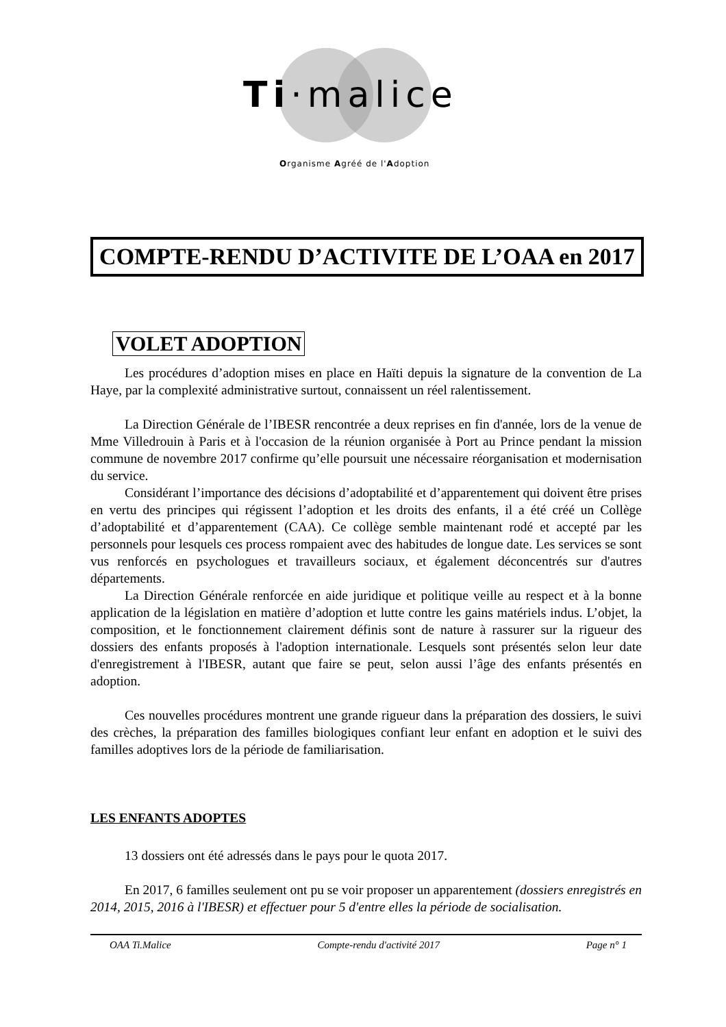Ti·malice
Organisme Agréé de l'Adoption
COMPTE-RENDU D’ACTIVITE DE L’OAA en 2017
VOLET ADOPTION
Les procédures d’adoption mises en place en Haïti depuis la signature de la convention de La Haye, par la complexité administrative surtout, connaissent un réel ralentissement.
La Direction Générale de l’IBESR rencontrée a deux reprises en fin d'année, lors de la venue de Mme Villedrouin à Paris et à l'occasion de la réunion organisée à Port au Prince pendant la mission commune de novembre 2017 confirme qu’elle poursuit une nécessaire réorganisation et modernisation du service.
Considérant l’importance des décisions d’adoptabilité et d’apparentement qui doivent être prises en vertu des principes qui régissent l’adoption et les droits des enfants, il a été créé un Collège d’adoptabilité et d’apparentement (CAA). Ce collège semble maintenant rodé et accepté par les personnels pour lesquels ces process rompaient avec des habitudes de longue date. Les services se sont vus renforcés en psychologues et travailleurs sociaux, et également déconcentrés sur d'autres départements.
La Direction Générale renforcée en aide juridique et politique veille au respect et à la bonne application de la législation en matière d’adoption et lutte contre les gains matériels indus. L’objet, la composition, et le fonctionnement clairement définis sont de nature à rassurer sur la rigueur des dossiers des enfants proposés à l'adoption internationale. Lesquels sont présentés selon leur date d'enregistrement à l'IBESR, autant que faire se peut, selon aussi l’âge des enfants présentés en adoption.
Ces nouvelles procédures montrent une grande rigueur dans la préparation des dossiers, le suivi des crèches, la préparation des familles biologiques confiant leur enfant en adoption et le suivi des familles adoptives lors de la période de familiarisation.
LES ENFANTS ADOPTES
13 dossiers ont été adressés dans le pays pour le quota 2017.
En 2017, 6 familles seulement ont pu se voir proposer un apparentement (dossiers enregistrés en 2014, 2015, 2016 à l'IBESR) et effectuer pour 5 d'entre elles la période de socialisation.
OAA Ti.Malice Compte-rendu d'activité 2017 Page n° 1